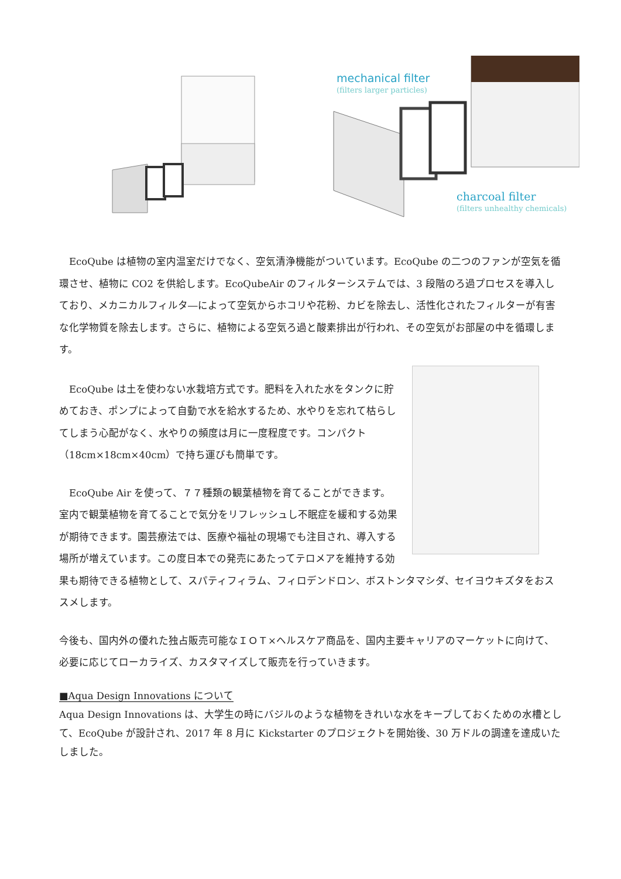mechanical filter
(filters larger particles)
charcoal filter
(filters unhealthy chemicals)
　EcoQube は植物の室内温室だけでなく、空気清浄機能がついています。EcoQube の二つのファンが空気を循環させ、植物に CO2 を供給します。EcoQubeAir のフィルターシステムでは、3 段階のろ過プロセスを導入しており、メカニカルフィルタ―によって空気からホコリや花粉、カビを除去し、活性化されたフィルターが有害な化学物質を除去します。さらに、植物による空気ろ過と酸素排出が行われ、その空気がお部屋の中を循環します。
　EcoQube は土を使わない水栽培方式です。肥料を入れた水をタンクに貯めておき、ポンプによって自動で水を給水するため、水やりを忘れて枯らしてしまう心配がなく、水やりの頻度は月に一度程度です。コンパクト（18cm×18cm×40cm）で持ち運びも簡単です。
　EcoQube Air を使って、７７種類の観葉植物を育てることができます。室内で観葉植物を育てることで気分をリフレッシュし不眠症を緩和する効果が期待できます。園芸療法では、医療や福祉の現場でも注目され、導入する場所が増えています。この度日本での発売にあたってテロメアを維持する効果も期待できる植物として、スパティフィラム、フィロデンドロン、ボストンタマシダ、セイヨウキズタをおススメします。
今後も、国内外の優れた独占販売可能なＩＯＴ×ヘルスケア商品を、国内主要キャリアのマーケットに向けて、必要に応じてローカライズ、カスタマイズして販売を行っていきます。
■Aqua Design Innovations について
Aqua Design Innovations は、大学生の時にバジルのような植物をきれいな水をキープしておくための水槽として、EcoQube が設計され、2017 年 8 月に Kickstarter のプロジェクトを開始後、30 万ドルの調達を達成いたしました。